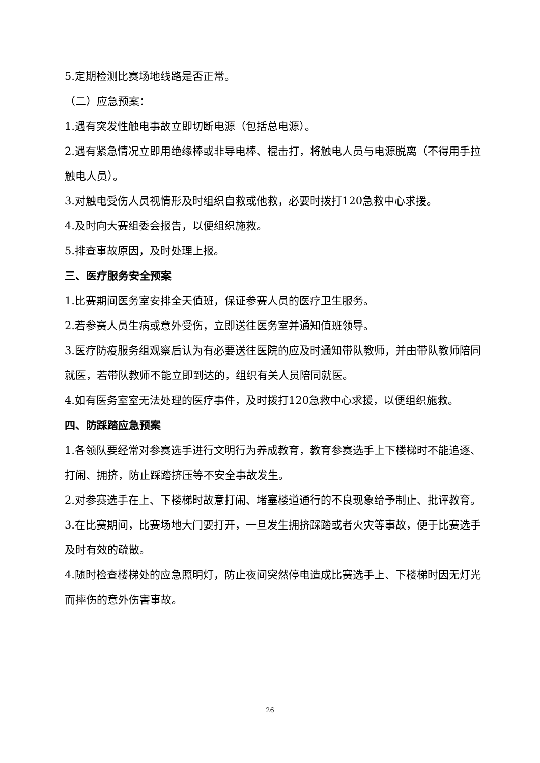5.定期检测比赛场地线路是否正常。
（二）应急预案：
1.遇有突发性触电事故立即切断电源（包括总电源）。
2.遇有紧急情况立即用绝缘棒或非导电棒、棍击打，将触电人员与电源脱离（不得用手拉触电人员）。
3.对触电受伤人员视情形及时组织自救或他救，必要时拨打120急救中心求援。
4.及时向大赛组委会报告，以便组织施救。
5.排查事故原因，及时处理上报。
三、医疗服务安全预案
1.比赛期间医务室安排全天值班，保证参赛人员的医疗卫生服务。
2.若参赛人员生病或意外受伤，立即送往医务室并通知值班领导。
3.医疗防疫服务组观察后认为有必要送往医院的应及时通知带队教师，并由带队教师陪同就医，若带队教师不能立即到达的，组织有关人员陪同就医。
4.如有医务室室无法处理的医疗事件，及时拨打120急救中心求援，以便组织施救。
四、防踩踏应急预案
1.各领队要经常对参赛选手进行文明行为养成教育，教育参赛选手上下楼梯时不能追逐、打闹、拥挤，防止踩踏挤压等不安全事故发生。
2.对参赛选手在上、下楼梯时故意打闹、堵塞楼道通行的不良现象给予制止、批评教育。
3.在比赛期间，比赛场地大门要打开，一旦发生拥挤踩踏或者火灾等事故，便于比赛选手及时有效的疏散。
4.随时检查楼梯处的应急照明灯，防止夜间突然停电造成比赛选手上、下楼梯时因无灯光而摔伤的意外伤害事故。
26